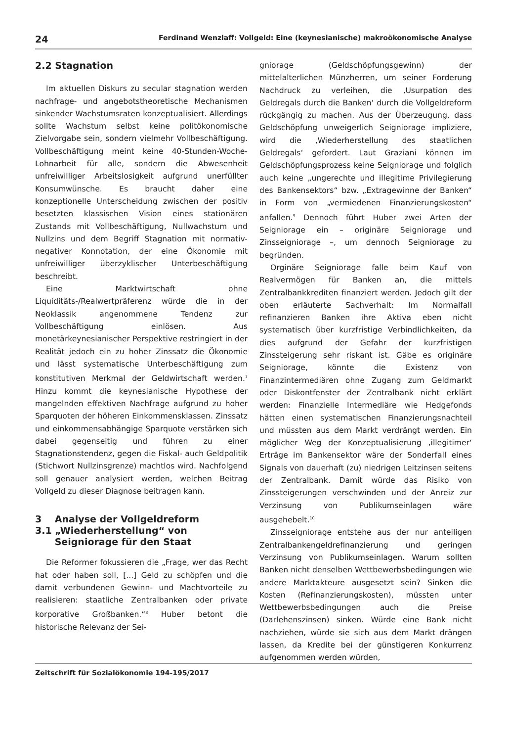24 Ferdinand Wenzlaff: Vollgeld: Eine (keynesianische) makroökonomische Analyse
2.2 Stagnation
Im aktuellen Diskurs zu secular stagnation werden nachfrage- und angebotstheoretische Mechanismen sinkender Wachstumsraten konzeptualisiert. Allerdings sollte Wachstum selbst keine politökonomische Zielvorgabe sein, sondern vielmehr Vollbeschäftigung. Vollbeschäftigung meint keine 40-Stunden-Woche-Lohnarbeit für alle, sondern die Abwesenheit unfreiwilliger Arbeitslosigkeit aufgrund unerfüllter Konsumwünsche. Es braucht daher eine konzeptionelle Unterscheidung zwischen der positiv besetzten klassischen Vision eines stationären Zustands mit Vollbeschäftigung, Nullwachstum und Nullzins und dem Begriff Stagnation mit normativ-negativer Konnotation, der eine Ökonomie mit unfreiwilliger überzyklischer Unterbeschäftigung beschreibt.
Eine Marktwirtschaft ohne Liquiditäts-/Realwertpräferenz würde die in der Neoklassik angenommene Tendenz zur Vollbeschäftigung einlösen. Aus monetärkeynesianischer Perspektive restringiert in der Realität jedoch ein zu hoher Zinssatz die Ökonomie und lässt systematische Unterbeschäftigung zum konstitutiven Merkmal der Geldwirtschaft werden.<sup>7</sup> Hinzu kommt die keynesianische Hypothese der mangelnden effektiven Nachfrage aufgrund zu hoher Sparquoten der höheren Einkommensklassen. Zinssatz und einkommensabhängige Sparquote verstärken sich dabei gegenseitig und führen zu einer Stagnationstendenz, gegen die Fiskal- auch Geldpolitik (Stichwort Nullzinsgrenze) machtlos wird. Nachfolgend soll genauer analysiert werden, welchen Beitrag Vollgeld zu dieser Diagnose beitragen kann.
3 Analyse der Vollgeldreform
3.1 „Wiederherstellung“ von
Seigniorage für den Staat
Die Reformer fokussieren die „Frage, wer das Recht hat oder haben soll, [...] Geld zu schöpfen und die damit verbundenen Gewinn- und Machtvorteile zu realisieren: staatliche Zentralbanken oder private korporative Großbanken.“<sup>8</sup> Huber betont die historische Relevanz der Sei-
gniorage (Geldschöpfungsgewinn) der mittelalterlichen Münzherren, um seiner Forderung Nachdruck zu verleihen, die ‚Usurpation des Geldregals durch die Banken‘ durch die Vollgeldreform rückgängig zu machen. Aus der Überzeugung, dass Geldschöpfung unweigerlich Seigniorage impliziere, wird die ‚Wiederherstellung des staatlichen Geldregals‘ gefordert. Laut Graziani können im Geldschöpfungsprozess keine Seigniorage und folglich auch keine „ungerechte und illegitime Privilegierung des Bankensektors“ bzw. „Extragewinne der Banken“ in Form von „vermiedenen Finanzierungskosten“ anfallen.<sup>9</sup> Dennoch führt Huber zwei Arten der Seigniorage ein – originäre Seigniorage und Zinsseigniorage –, um dennoch Seigniorage zu begründen.
Orginäre Seigniorage falle beim Kauf von Realvermögen für Banken an, die mittels Zentralbankkrediten finanziert werden. Jedoch gilt der oben erläuterte Sachverhalt: Im Normalfall refinanzieren Banken ihre Aktiva eben nicht systematisch über kurzfristige Verbindlichkeiten, da dies aufgrund der Gefahr der kurzfristigen Zinssteigerung sehr riskant ist. Gäbe es originäre Seigniorage, könnte die Existenz von Finanzintermediären ohne Zugang zum Geldmarkt oder Diskontfenster der Zentralbank nicht erklärt werden: Finanzielle Intermediäre wie Hedgefonds hätten einen systematischen Finanzierungsnachteil und müssten aus dem Markt verdrängt werden. Ein möglicher Weg der Konzeptualisierung ‚illegitimer‘ Erträge im Bankensektor wäre der Sonderfall eines Signals von dauerhaft (zu) niedrigen Leitzinsen seitens der Zentralbank. Damit würde das Risiko von Zinssteigerungen verschwinden und der Anreiz zur Verzinsung von Publikumseinlagen wäre ausgehebelt.<sup>10</sup>
Zinsseigniorage entstehe aus der nur anteiligen Zentralbankengeldrefinanzierung und geringen Verzinsung von Publikumseinlagen. Warum sollten Banken nicht denselben Wettbewerbsbedingungen wie andere Marktakteure ausgesetzt sein? Sinken die Kosten (Refinanzierungskosten), müssten unter Wettbewerbsbedingungen auch die Preise (Darlehenszinsen) sinken. Würde eine Bank nicht nachziehen, würde sie sich aus dem Markt drängen lassen, da Kredite bei der günstigeren Konkurrenz aufgenommen werden würden,
Zeitschrift für Sozialökonomie 194-195/2017